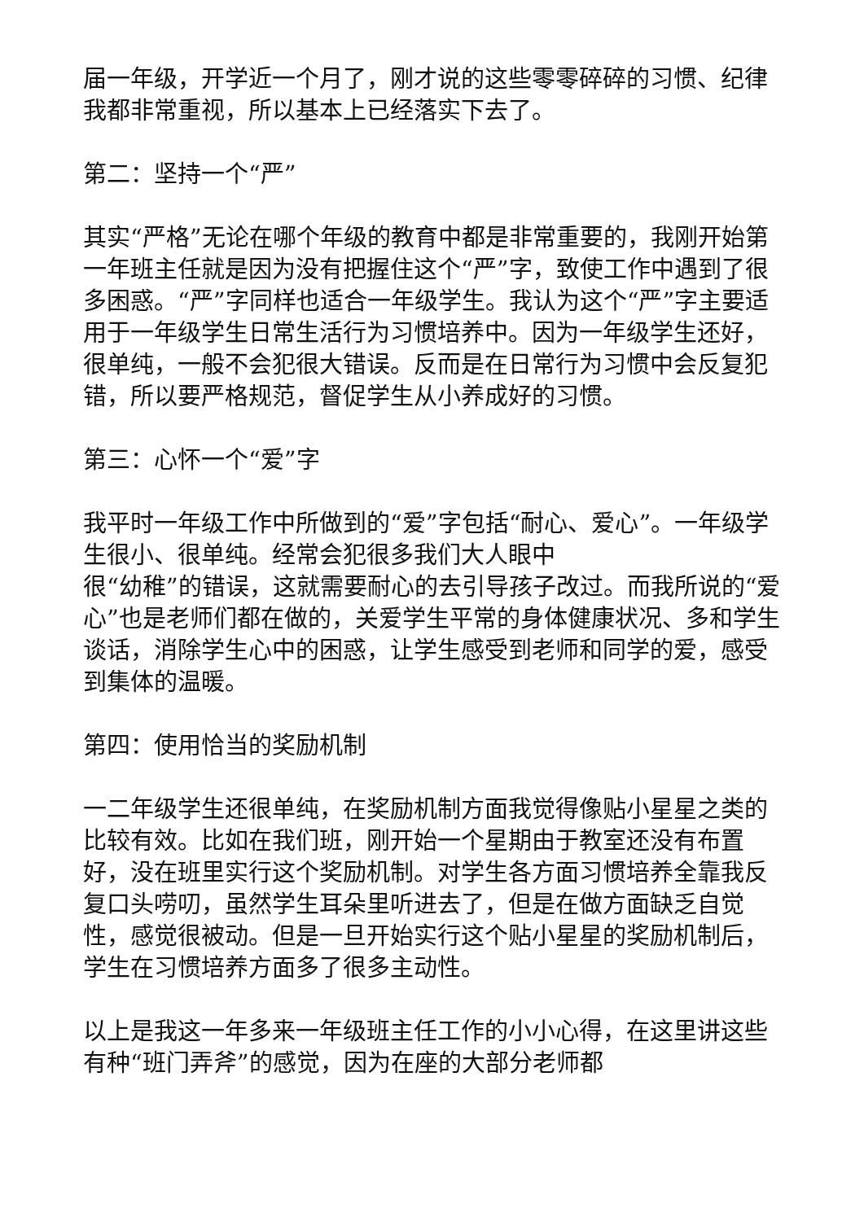届一年级，开学近一个月了，刚才说的这些零零碎碎的习惯、纪律我都非常重视，所以基本上已经落实下去了。
第二：坚持一个“严”
其实“严格”无论在哪个年级的教育中都是非常重要的，我刚开始第一年班主任就是因为没有把握住这个“严”字，致使工作中遇到了很多困惑。“严”字同样也适合一年级学生。我认为这个“严”字主要适用于一年级学生日常生活行为习惯培养中。因为一年级学生还好，很单纯，一般不会犯很大错误。反而是在日常行为习惯中会反复犯错，所以要严格规范，督促学生从小养成好的习惯。
第三：心怀一个“爱”字
我平时一年级工作中所做到的“爱”字包括“耐心、爱心”。一年级学生很小、很单纯。经常会犯很多我们大人眼中
很“幼稚”的错误，这就需要耐心的去引导孩子改过。而我所说的“爱心”也是老师们都在做的，关爱学生平常的身体健康状况、多和学生谈话，消除学生心中的困惑，让学生感受到老师和同学的爱，感受到集体的温暖。
第四：使用恰当的奖励机制
一二年级学生还很单纯，在奖励机制方面我觉得像贴小星星之类的比较有效。比如在我们班，刚开始一个星期由于教室还没有布置好，没在班里实行这个奖励机制。对学生各方面习惯培养全靠我反复口头唠叨，虽然学生耳朵里听进去了，但是在做方面缺乏自觉性，感觉很被动。但是一旦开始实行这个贴小星星的奖励机制后，学生在习惯培养方面多了很多主动性。
以上是我这一年多来一年级班主任工作的小小心得，在这里讲这些有种“班门弄斧”的感觉，因为在座的大部分老师都